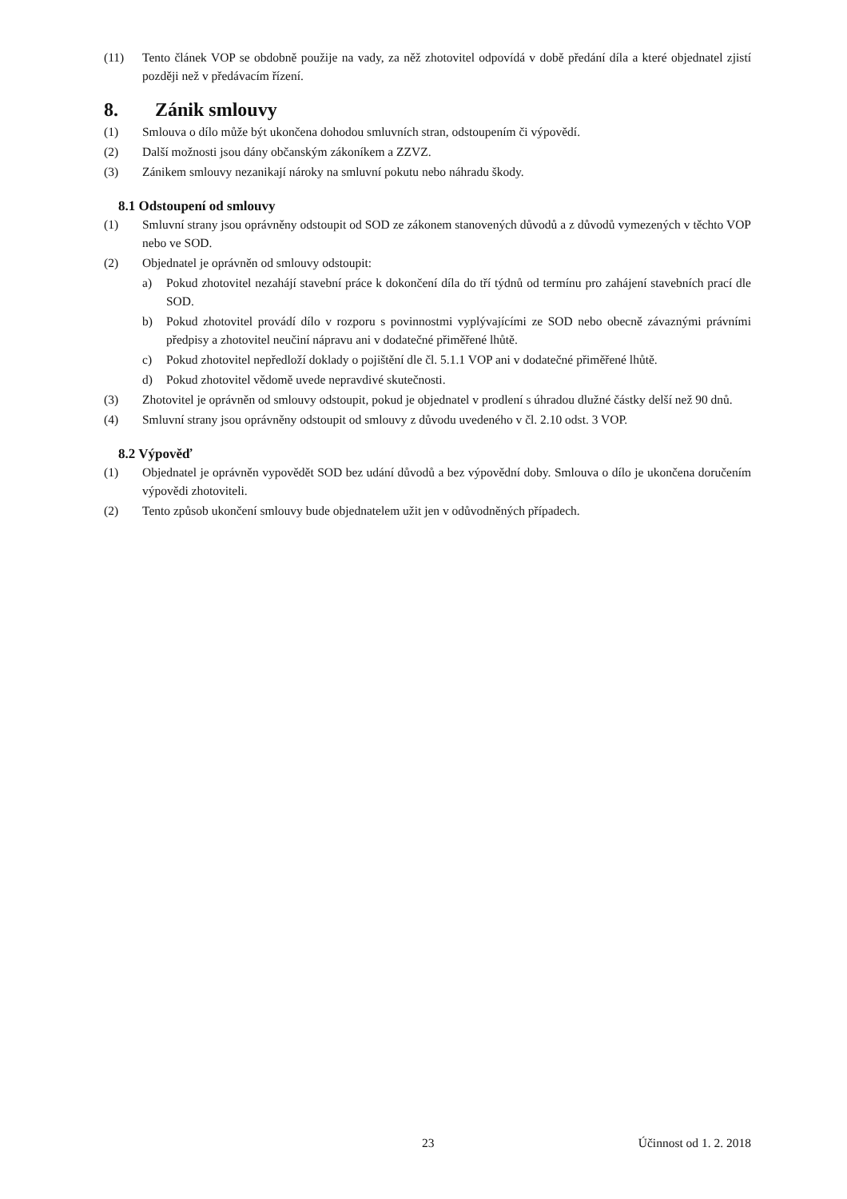(11) Tento článek VOP se obdobně použije na vady, za něž zhotovitel odpovídá v době předání díla a které objednatel zjistí později než v předávacím řízení.
8. Zánik smlouvy
(1) Smlouva o dílo může být ukončena dohodou smluvních stran, odstoupením či výpovědí.
(2) Další možnosti jsou dány občanským zákoníkem a ZZVZ.
(3) Zánikem smlouvy nezanikají nároky na smluvní pokutu nebo náhradu škody.
8.1 Odstoupení od smlouvy
(1) Smluvní strany jsou oprávněny odstoupit od SOD ze zákonem stanovených důvodů a z důvodů vymezených v těchto VOP nebo ve SOD.
(2) Objednatel je oprávněn od smlouvy odstoupit:
a) Pokud zhotovitel nezahájí stavební práce k dokončení díla do tří týdnů od termínu pro zahájení stavebních prací dle SOD.
b) Pokud zhotovitel provádí dílo v rozporu s povinnostmi vyplývajícími ze SOD nebo obecně závaznými právními předpisy a zhotovitel neučiní nápravu ani v dodatečné přiměřené lhůtě.
c) Pokud zhotovitel nepředloží doklady o pojištění dle čl. 5.1.1 VOP ani v dodatečné přiměřené lhůtě.
d) Pokud zhotovitel vědomě uvede nepravdivé skutečnosti.
(3) Zhotovitel je oprávněn od smlouvy odstoupit, pokud je objednatel v prodlení s úhradou dlužné částky delší než 90 dnů.
(4) Smluvní strany jsou oprávněny odstoupit od smlouvy z důvodu uvedeného v čl. 2.10 odst. 3 VOP.
8.2 Výpověď
(1) Objednatel je oprávněn vypovědět SOD bez udání důvodů a bez výpovědní doby. Smlouva o dílo je ukončena doručením výpovědi zhotoviteli.
(2) Tento způsob ukončení smlouvy bude objednatelem užit jen v odůvodněných případech.
23 Účinnost od 1. 2. 2018